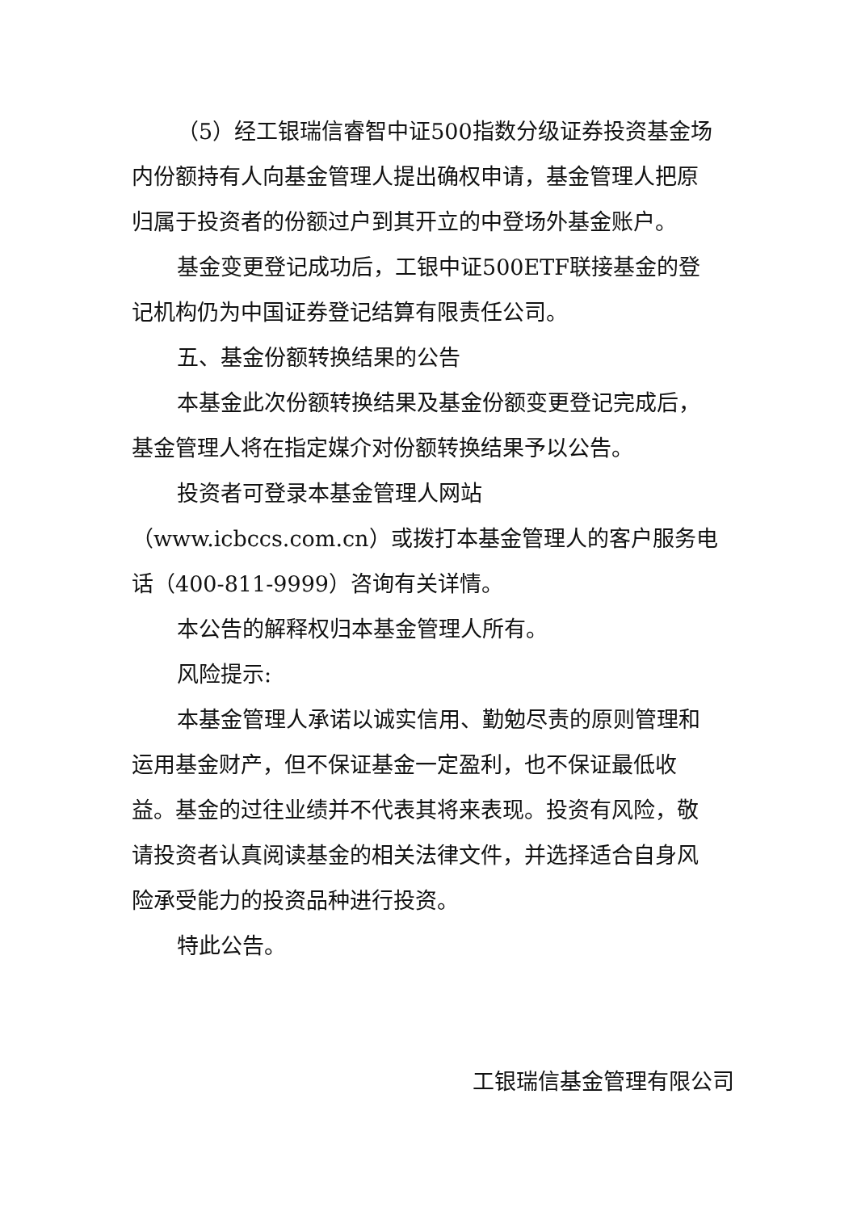（5）经工银瑞信睿智中证500指数分级证券投资基金场内份额持有人向基金管理人提出确权申请，基金管理人把原归属于投资者的份额过户到其开立的中登场外基金账户。
基金变更登记成功后，工银中证500ETF联接基金的登记机构仍为中国证券登记结算有限责任公司。
五、基金份额转换结果的公告
本基金此次份额转换结果及基金份额变更登记完成后，基金管理人将在指定媒介对份额转换结果予以公告。
投资者可登录本基金管理人网站（www.icbccs.com.cn）或拨打本基金管理人的客户服务电话（400-811-9999）咨询有关详情。
本公告的解释权归本基金管理人所有。
风险提示:
本基金管理人承诺以诚实信用、勤勉尽责的原则管理和运用基金财产，但不保证基金一定盈利，也不保证最低收益。基金的过往业绩并不代表其将来表现。投资有风险，敬请投资者认真阅读基金的相关法律文件，并选择适合自身风险承受能力的投资品种进行投资。
特此公告。
工银瑞信基金管理有限公司